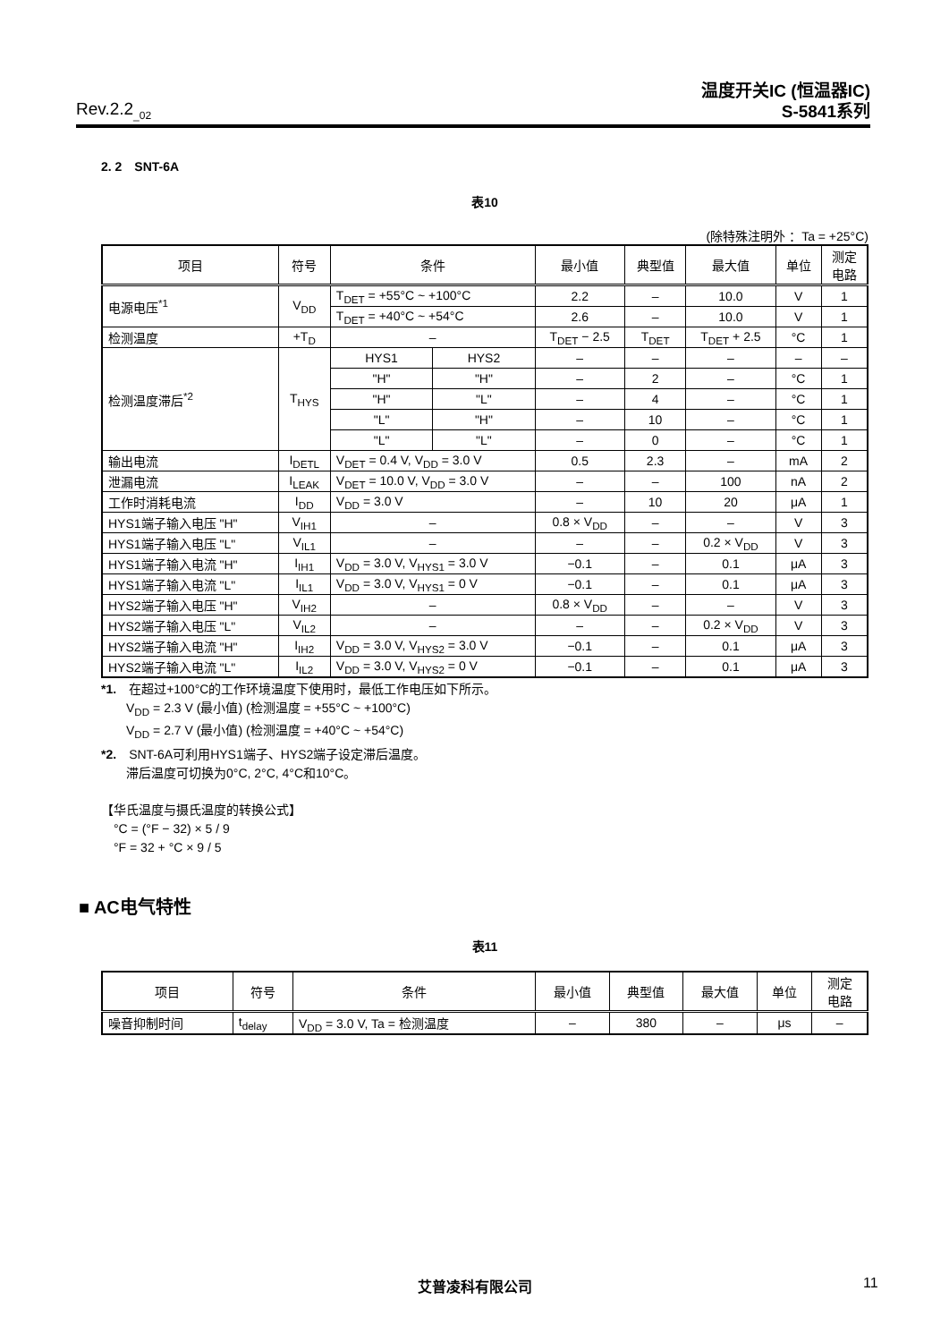Rev.2.2<sub>_02</sub>
温度开关IC (恒温器IC)
S-5841系列
2. 2　SNT-6A
表10
(除特殊注明外 ：Ta = +25°C)
| 项目 | 符号 | 条件 | | 最小值 | 典型值 | 最大值 | 单位 | 测定 电路 |
| --- | --- | --- | --- | --- | --- | --- | --- | --- |
| 电源电压<sup>*1</sup> | V<sub>DD</sub> | T<sub>DET</sub> = +55°C ~ +100°C | | 2.2 | – | 10.0 | V | 1 |
| | | T<sub>DET</sub> = +40°C ~ +54°C | | 2.6 | – | 10.0 | V | 1 |
| 检测温度 | +T<sub>D</sub> | – | | T<sub>DET</sub> − 2.5 | T<sub>DET</sub> | T<sub>DET</sub> + 2.5 | °C | 1 |
| 检测温度滞后<sup>*2</sup> | T<sub>HYS</sub> | HYS1 | HYS2 | – | – | – | – | – |
| | | "H" | "H" | – | 2 | – | °C | 1 |
| | | "H" | "L" | – | 4 | – | °C | 1 |
| | | "L" | "H" | – | 10 | – | °C | 1 |
| | | "L" | "L" | – | 0 | – | °C | 1 |
| 输出电流 | I<sub>DETL</sub> | V<sub>DET</sub> = 0.4 V, V<sub>DD</sub> = 3.0 V | | 0.5 | 2.3 | – | mA | 2 |
| 泄漏电流 | I<sub>LEAK</sub> | V<sub>DET</sub> = 10.0 V, V<sub>DD</sub> = 3.0 V | | – | – | 100 | nA | 2 |
| 工作时消耗电流 | I<sub>DD</sub> | V<sub>DD</sub> = 3.0 V | | – | 10 | 20 | μA | 1 |
| HYS1端子输入电压 "H" | V<sub>IH1</sub> | – | | 0.8 × V<sub>DD</sub> | – | – | V | 3 |
| HYS1端子输入电压 "L" | V<sub>IL1</sub> | – | | – | – | 0.2 × V<sub>DD</sub> | V | 3 |
| HYS1端子输入电流 "H" | I<sub>IH1</sub> | V<sub>DD</sub> = 3.0 V, V<sub>HYS1</sub> = 3.0 V | | −0.1 | – | 0.1 | μA | 3 |
| HYS1端子输入电流 "L" | I<sub>IL1</sub> | V<sub>DD</sub> = 3.0 V, V<sub>HYS1</sub> = 0 V | | −0.1 | – | 0.1 | μA | 3 |
| HYS2端子输入电压 "H" | V<sub>IH2</sub> | – | | 0.8 × V<sub>DD</sub> | – | – | V | 3 |
| HYS2端子输入电压 "L" | V<sub>IL2</sub> | – | | – | – | 0.2 × V<sub>DD</sub> | V | 3 |
| HYS2端子输入电流 "H" | I<sub>IH2</sub> | V<sub>DD</sub> = 3.0 V, V<sub>HYS2</sub> = 3.0 V | | −0.1 | – | 0.1 | μA | 3 |
| HYS2端子输入电流 "L" | I<sub>IL2</sub> | V<sub>DD</sub> = 3.0 V, V<sub>HYS2</sub> = 0 V | | −0.1 | – | 0.1 | μA | 3 |
*1.　在超过+100°C的工作环境温度下使用时，最低工作电压如下所示。
　　V<sub>DD</sub> = 2.3 V (最小值) (检测温度 = +55°C ~ +100°C)
　　V<sub>DD</sub> = 2.7 V (最小值) (检测温度 = +40°C ~ +54°C)
*2.　SNT-6A可利用HYS1端子、HYS2端子设定滞后温度。
　　滞后温度可切换为0°C, 2°C, 4°C和10°C。
【华氏温度与摄氏温度的转换公式】
　°C = (°F − 32) × 5 / 9
　°F = 32 + °C × 9 / 5
■ AC电气特性
表11
| 项目 | 符号 | 条件 | 最小值 | 典型值 | 最大值 | 单位 | 测定 电路 |
| --- | --- | --- | --- | --- | --- | --- | --- |
| 噪音抑制时间 | t<sub>delay</sub> | V<sub>DD</sub> = 3.0 V, Ta = 检测温度 | – | 380 | – | μs | – |
艾普凌科有限公司 11